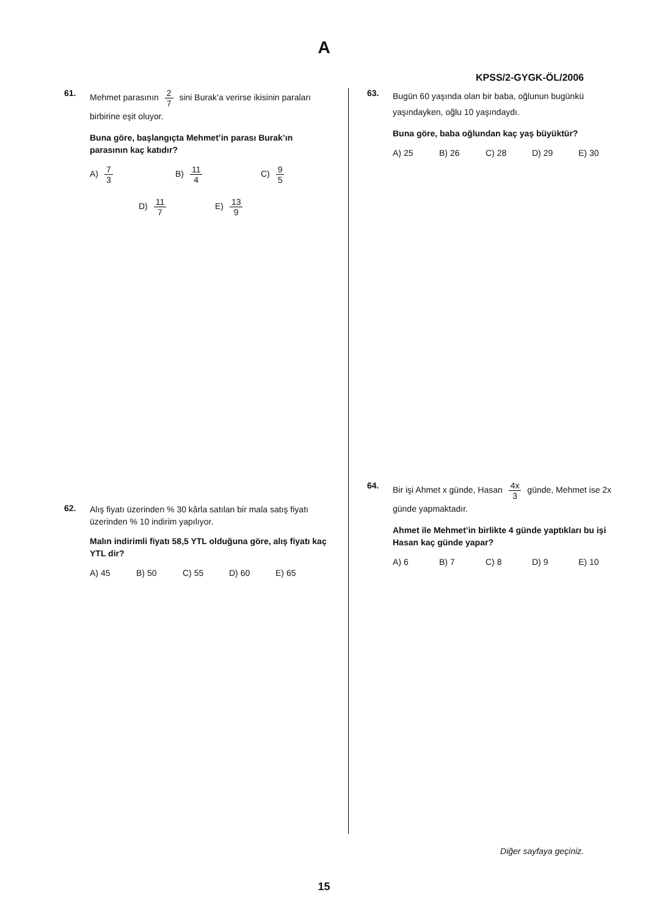A
KPSS/2-GYGK-ÖL/2006
61.
Mehmet parasının 2 7 sini Burak’a verirse ikisinin paraları birbirine eşit oluyor.
Buna göre, başlangıçta Mehmet’in parası Burak’ın parasının kaç katıdır?
A) 7 3
B) 11 4
C) 9 5
D) 11 7
E) 13 9
62.
Alış fiyatı üzerinden % 30 kârla satılan bir mala satış fiyatı üzerinden % 10 indirim yapılıyor.
Malın indirimli fiyatı 58,5 YTL olduğuna göre, alış fiyatı kaç YTL dir?
A) 45 B) 50 C) 55 D) 60 E) 65
63.
Bugün 60 yaşında olan bir baba, oğlunun bugünkü yaşındayken, oğlu 10 yaşındaydı.
Buna göre, baba oğlundan kaç yaş büyüktür?
A) 25 B) 26 C) 28 D) 29 E) 30
64.
Bir işi Ahmet x günde, Hasan 4x 3 günde, Mehmet ise 2x günde yapmaktadır.
Ahmet ile Mehmet’in birlikte 4 günde yaptıkları bu işi Hasan kaç günde yapar?
A) 6 B) 7 C) 8 D) 9 E) 10
Diğer sayfaya geçiniz.
15